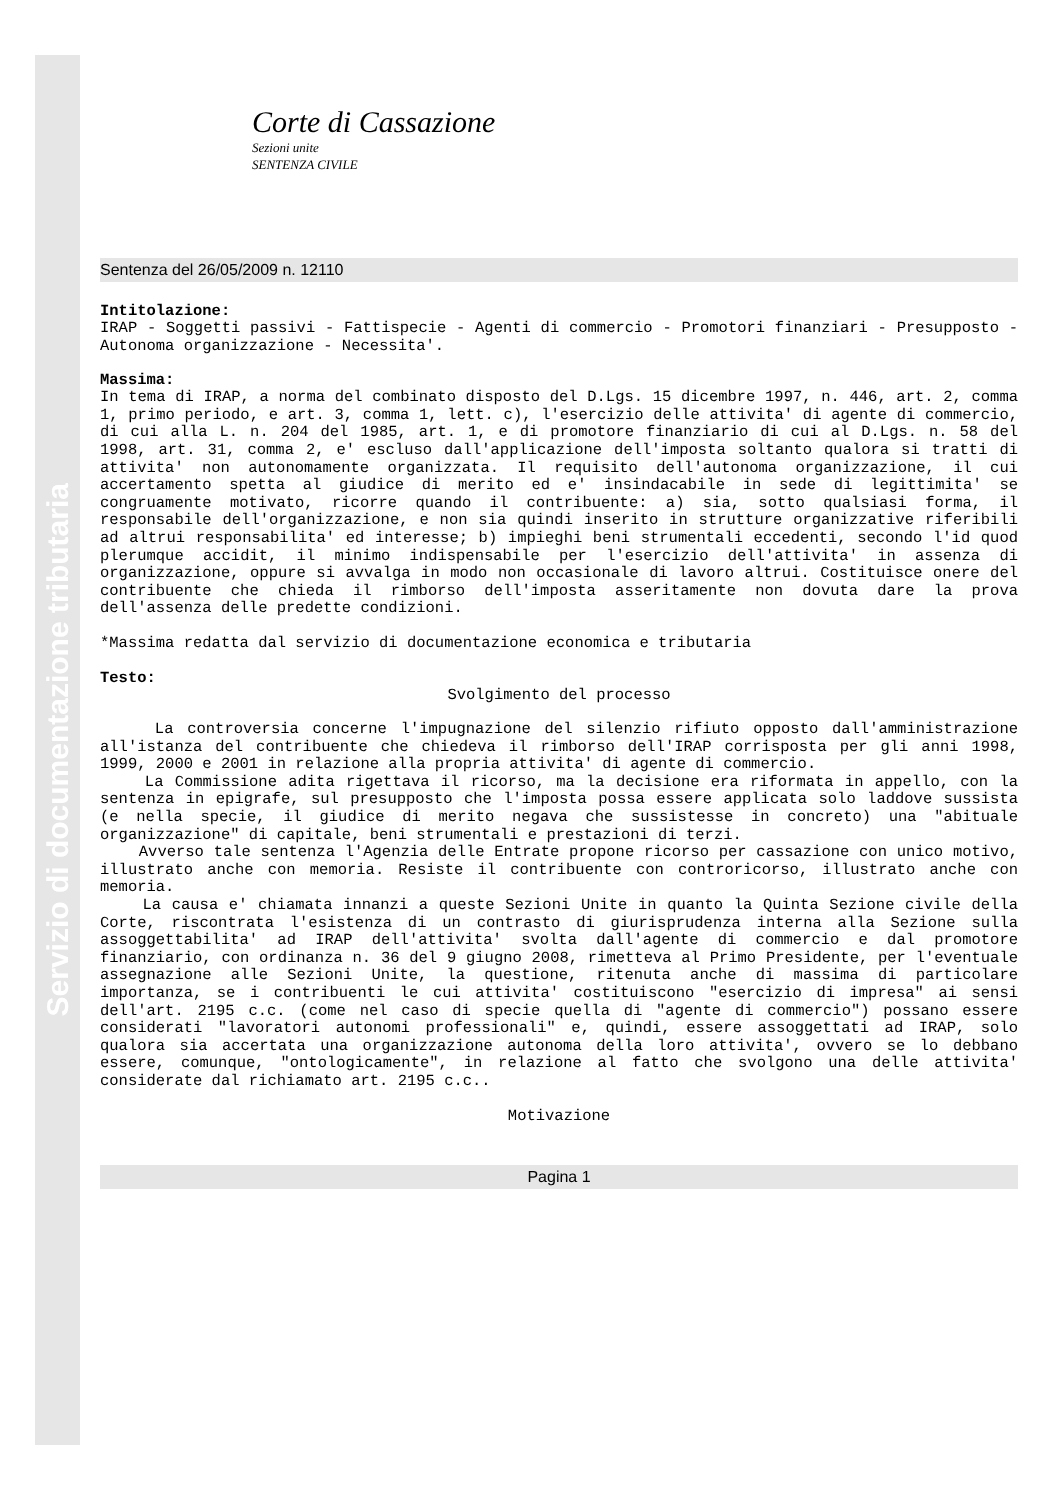Servizio di documentazione tributaria
Corte di Cassazione
Sezioni unite
SENTENZA CIVILE
Sentenza del 26/05/2009 n. 12110
Intitolazione:
IRAP - Soggetti passivi - Fattispecie - Agenti di commercio - Promotori finanziari - Presupposto - Autonoma organizzazione - Necessita'.
Massima:
In tema di IRAP, a norma del combinato disposto del D.Lgs. 15 dicembre 1997, n. 446, art. 2, comma 1, primo periodo, e art. 3, comma 1, lett. c), l'esercizio delle attivita' di agente di commercio, di cui alla L. n. 204 del 1985, art. 1, e di promotore finanziario di cui al D.Lgs. n. 58 del 1998, art. 31, comma 2, e' escluso dall'applicazione dell'imposta soltanto qualora si tratti di attivita' non autonomamente organizzata. Il requisito dell'autonoma organizzazione, il cui accertamento spetta al giudice di merito ed e' insindacabile in sede di legittimita' se congruamente motivato, ricorre quando il contribuente: a) sia, sotto qualsiasi forma, il responsabile dell'organizzazione, e non sia quindi inserito in strutture organizzative riferibili ad altrui responsabilita' ed interesse; b) impieghi beni strumentali eccedenti, secondo l'id quod plerumque accidit, il minimo indispensabile per l'esercizio dell'attivita' in assenza di organizzazione, oppure si avvalga in modo non occasionale di lavoro altrui. Costituisce onere del contribuente che chieda il rimborso dell'imposta asseritamente non dovuta dare la prova dell'assenza delle predette condizioni.
*Massima redatta dal servizio di documentazione economica e tributaria
Testo:
Svolgimento del processo
La controversia concerne l'impugnazione del silenzio rifiuto opposto dall'amministrazione all'istanza del contribuente che chiedeva il rimborso dell'IRAP corrisposta per gli anni 1998, 1999, 2000 e 2001 in relazione alla propria attivita' di agente di commercio.
La Commissione adita rigettava il ricorso, ma la decisione era riformata in appello, con la sentenza in epigrafe, sul presupposto che l'imposta possa essere applicata solo laddove sussista (e nella specie, il giudice di merito negava che sussistesse in concreto) una "abituale organizzazione" di capitale, beni strumentali e prestazioni di terzi.
Avverso tale sentenza l'Agenzia delle Entrate propone ricorso per cassazione con unico motivo, illustrato anche con memoria. Resiste il contribuente con controricorso, illustrato anche con memoria.
La causa e' chiamata innanzi a queste Sezioni Unite in quanto la Quinta Sezione civile della Corte, riscontrata l'esistenza di un contrasto di giurisprudenza interna alla Sezione sulla assoggettabilita' ad IRAP dell'attivita' svolta dall'agente di commercio e dal promotore finanziario, con ordinanza n. 36 del 9 giugno 2008, rimetteva al Primo Presidente, per l'eventuale assegnazione alle Sezioni Unite, la questione, ritenuta anche di massima di particolare importanza, se i contribuenti le cui attivita' costituiscono "esercizio di impresa" ai sensi dell'art. 2195 c.c. (come nel caso di specie quella di "agente di commercio") possano essere considerati "lavoratori autonomi professionali" e, quindi, essere assoggettati ad IRAP, solo qualora sia accertata una organizzazione autonoma della loro attivita', ovvero se lo debbano essere, comunque, "ontologicamente", in relazione al fatto che svolgono una delle attivita' considerate dal richiamato art. 2195 c.c..
Motivazione
Pagina 1